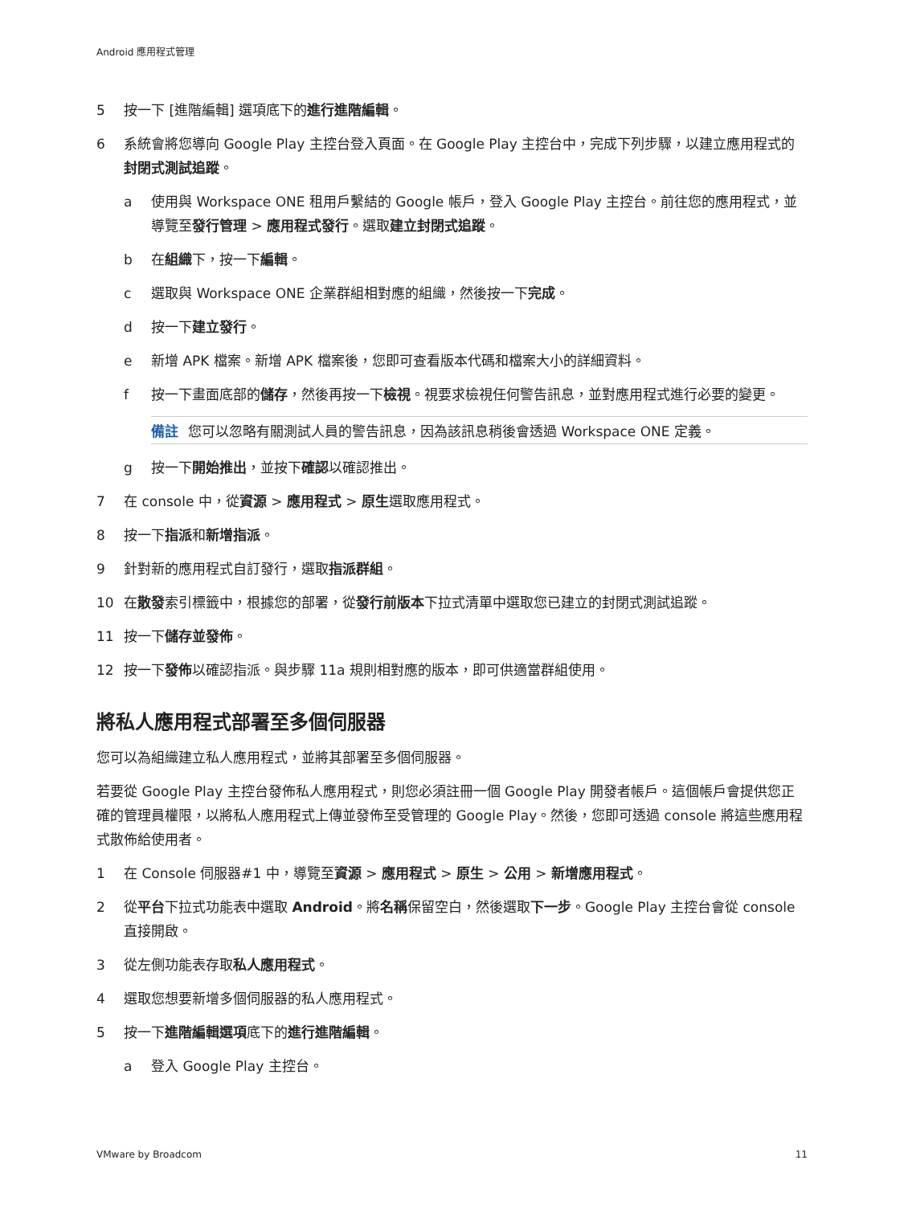Android 應用程式管理
5 按一下 [進階編輯] 選項底下的進行進階編輯。
6 系統會將您導向 Google Play 主控台登入頁面。在 Google Play 主控台中，完成下列步驟，以建立應用程式的封閉式測試追蹤。
a 使用與 Workspace ONE 租用戶繫結的 Google 帳戶，登入 Google Play 主控台。前往您的應用程式，並導覽至發行管理 > 應用程式發行。選取建立封閉式追蹤。
b 在組織下，按一下編輯。
c 選取與 Workspace ONE 企業群組相對應的組織，然後按一下完成。
d 按一下建立發行。
e 新增 APK 檔案。新增 APK 檔案後，您即可查看版本代碼和檔案大小的詳細資料。
f 按一下畫面底部的儲存，然後再按一下檢視。視要求檢視任何警告訊息，並對應用程式進行必要的變更。
備註 您可以忽略有關測試人員的警告訊息，因為該訊息稍後會透過 Workspace ONE 定義。
g 按一下開始推出，並按下確認以確認推出。
7 在 console 中，從資源 > 應用程式 > 原生選取應用程式。
8 按一下指派和新增指派。
9 針對新的應用程式自訂發行，選取指派群組。
10 在散發索引標籤中，根據您的部署，從發行前版本下拉式清單中選取您已建立的封閉式測試追蹤。
11 按一下儲存並發佈。
12 按一下發佈以確認指派。與步驟 11a 規則相對應的版本，即可供適當群組使用。
將私人應用程式部署至多個伺服器
您可以為組織建立私人應用程式，並將其部署至多個伺服器。
若要從 Google Play 主控台發佈私人應用程式，則您必須註冊一個 Google Play 開發者帳戶。這個帳戶會提供您正確的管理員權限，以將私人應用程式上傳並發佈至受管理的 Google Play。然後，您即可透過 console 將這些應用程式散佈給使用者。
1 在 Console 伺服器#1 中，導覽至資源 > 應用程式 > 原生 > 公用 > 新增應用程式。
2 從平台下拉式功能表中選取 Android。將名稱保留空白，然後選取下一步。Google Play 主控台會從 console 直接開啟。
3 從左側功能表存取私人應用程式。
4 選取您想要新增多個伺服器的私人應用程式。
5 按一下進階編輯選項底下的進行進階編輯。
a 登入 Google Play 主控台。
VMware by Broadcom 11